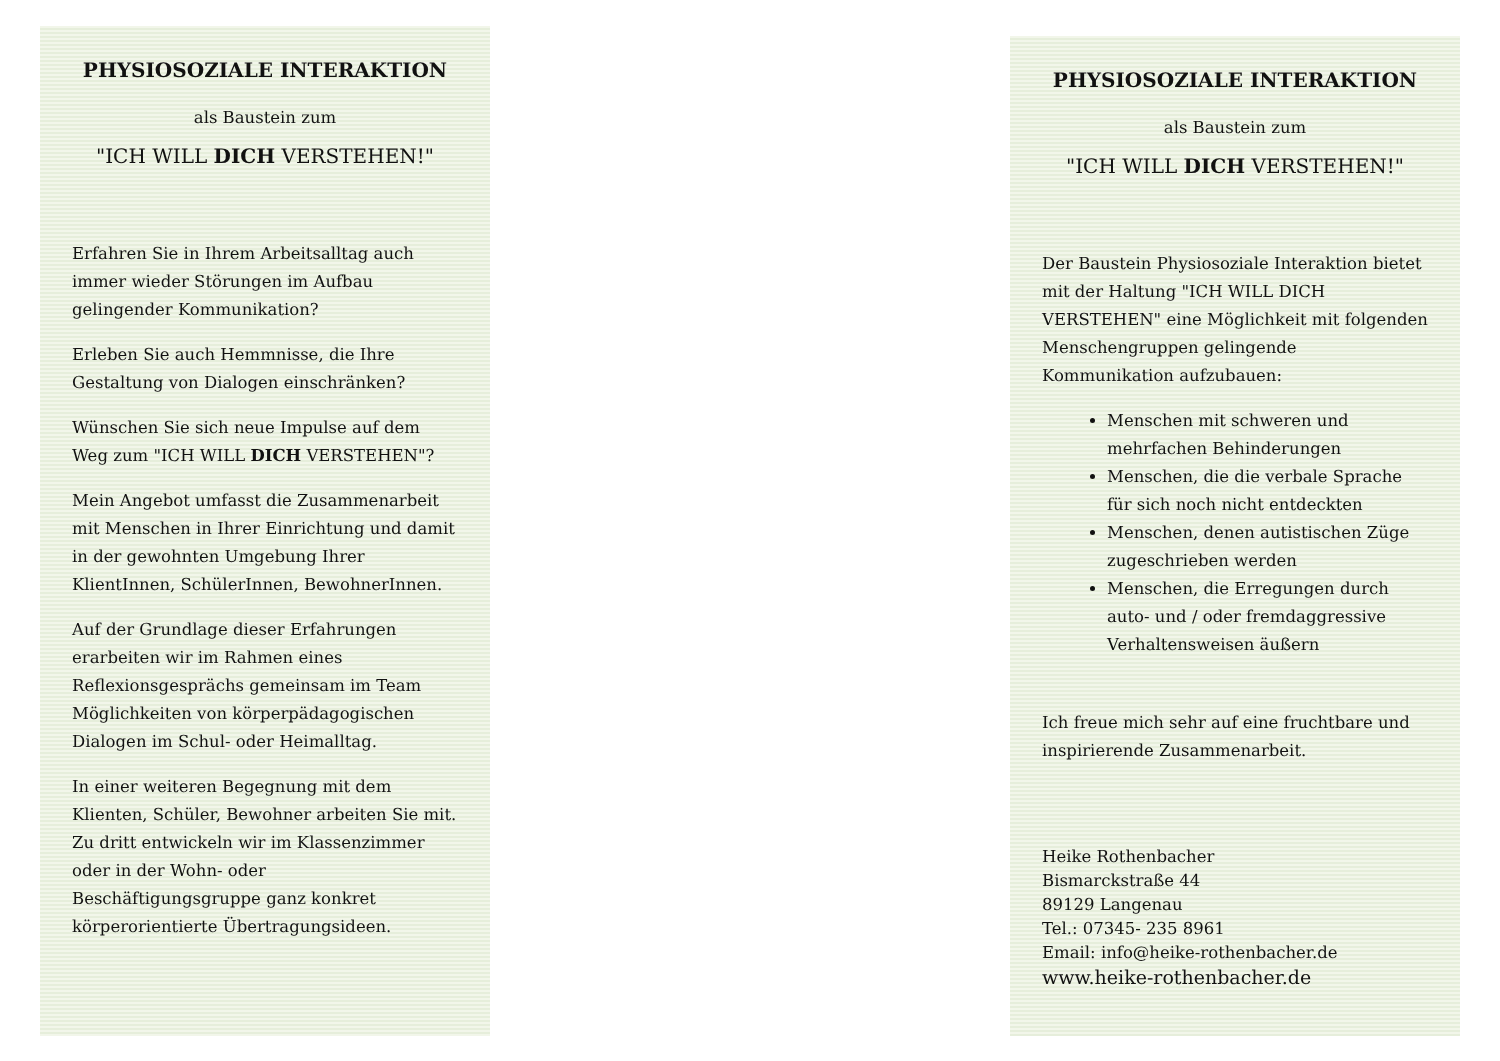PHYSIOSOZIALE INTERAKTION
als Baustein zum
"ICH WILL DICH VERSTEHEN!"
Erfahren Sie in Ihrem Arbeitsalltag auch immer wieder Störungen im Aufbau gelingender Kommunikation?
Erleben Sie auch Hemmnisse, die Ihre Gestaltung von Dialogen einschränken?
Wünschen Sie sich neue Impulse auf dem Weg zum "ICH WILL DICH VERSTEHEN"?
Mein Angebot umfasst die Zusammenarbeit mit Menschen in Ihrer Einrichtung und damit in der gewohnten Umgebung Ihrer KlientInnen, SchülerInnen, BewohnerInnen.
Auf der Grundlage dieser Erfahrungen erarbeiten wir im Rahmen eines Reflexionsgesprächs gemeinsam im Team Möglichkeiten von körperpädagogischen Dialogen im Schul- oder Heimalltag.
In einer weiteren Begegnung mit dem Klienten, Schüler, Bewohner arbeiten Sie mit. Zu dritt entwickeln wir im Klassenzimmer oder in der Wohn- oder Beschäftigungsgruppe ganz konkret körperorientierte Übertragungsideen.
PHYSIOSOZIALE INTERAKTION
als Baustein zum
"ICH WILL DICH VERSTEHEN!"
Der Baustein Physiosoziale Interaktion bietet mit der Haltung "ICH WILL DICH VERSTEHEN" eine Möglichkeit mit folgenden Menschengruppen gelingende Kommunikation aufzubauen:
Menschen mit schweren und mehrfachen Behinderungen
Menschen, die die verbale Sprache für sich noch nicht entdeckten
Menschen, denen autistischen Züge zugeschrieben werden
Menschen, die Erregungen durch auto- und / oder fremdaggressive Verhaltensweisen äußern
Ich freue mich sehr auf eine fruchtbare und inspirierende Zusammenarbeit.
Heike Rothenbacher
Bismarckstraße 44
89129 Langenau
Tel.: 07345- 235 8961
Email: info@heike-rothenbacher.de
www.heike-rothenbacher.de